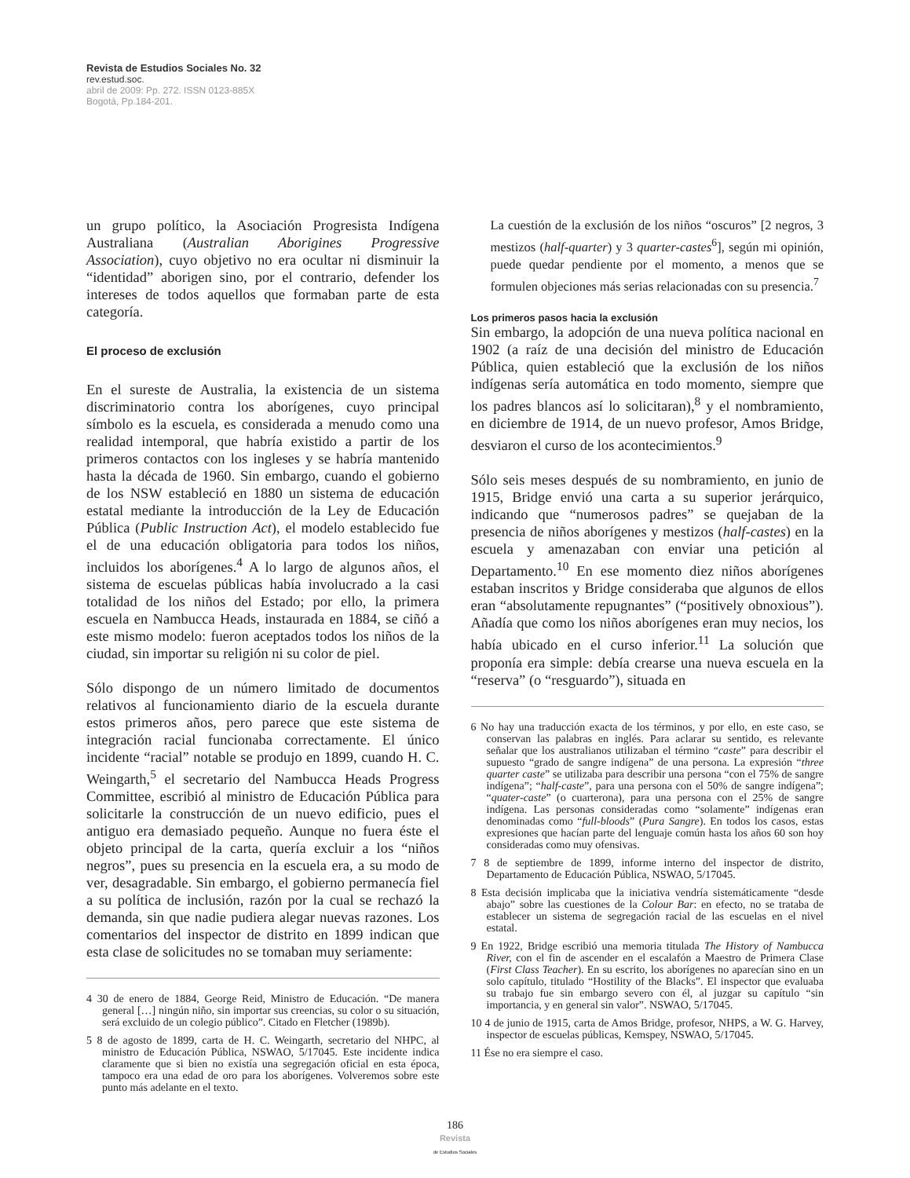Revista de Estudios Sociales No. 32
rev.estud.soc.
abril de 2009: Pp. 272. ISSN 0123-885X
Bogotá, Pp.184-201.
un grupo político, la Asociación Progresista Indígena Australiana (Australian Aborigines Progressive Association), cuyo objetivo no era ocultar ni disminuir la “identidad” aborigen sino, por el contrario, defender los intereses de todos aquellos que formaban parte de esta categoría.
El proceso de exclusión
En el sureste de Australia, la existencia de un sistema discriminatorio contra los aborígenes, cuyo principal símbolo es la escuela, es considerada a menudo como una realidad intemporal, que habría existido a partir de los primeros contactos con los ingleses y se habría mantenido hasta la década de 1960. Sin embargo, cuando el gobierno de los NSW estableció en 1880 un sistema de educación estatal mediante la introducción de la Ley de Educación Pública (Public Instruction Act), el modelo establecido fue el de una educación obligatoria para todos los niños, incluidos los aborígenes.<sup>4</sup> A lo largo de algunos años, el sistema de escuelas públicas había involucrado a la casi totalidad de los niños del Estado; por ello, la primera escuela en Nambucca Heads, instaurada en 1884, se ciñó a este mismo modelo: fueron aceptados todos los niños de la ciudad, sin importar su religión ni su color de piel.
Sólo dispongo de un número limitado de documentos relativos al funcionamiento diario de la escuela durante estos primeros años, pero parece que este sistema de integración racial funcionaba correctamente. El único incidente “racial” notable se produjo en 1899, cuando H. C. Weingarth,<sup>5</sup> el secretario del Nambucca Heads Progress Committee, escribió al ministro de Educación Pública para solicitarle la construcción de un nuevo edificio, pues el antiguo era demasiado pequeño. Aunque no fuera éste el objeto principal de la carta, quería excluir a los “niños negros”, pues su presencia en la escuela era, a su modo de ver, desagradable. Sin embargo, el gobierno permanecía fiel a su política de inclusión, razón por la cual se rechazó la demanda, sin que nadie pudiera alegar nuevas razones. Los comentarios del inspector de distrito en 1899 indican que esta clase de solicitudes no se tomaban muy seriamente:
4 30 de enero de 1884, George Reid, Ministro de Educación. “De manera general […] ningún niño, sin importar sus creencias, su color o su situación, será excluido de un colegio público”. Citado en Fletcher (1989b).
5 8 de agosto de 1899, carta de H. C. Weingarth, secretario del NHPC, al ministro de Educación Pública, NSWAO, 5/17045. Este incidente indica claramente que si bien no existía una segregación oficial en esta época, tampoco era una edad de oro para los aborígenes. Volveremos sobre este punto más adelante en el texto.
La cuestión de la exclusión de los niños “oscuros” [2 negros, 3 mestizos (half-quarter) y 3 quarter-castes<sup>6</sup>], según mi opinión, puede quedar pendiente por el momento, a menos que se formulen objeciones más serias relacionadas con su presencia.<sup>7</sup>
Los primeros pasos hacia la exclusión
Sin embargo, la adopción de una nueva política nacional en 1902 (a raíz de una decisión del ministro de Educación Pública, quien estableció que la exclusión de los niños indígenas sería automática en todo momento, siempre que los padres blancos así lo solicitaran),<sup>8</sup> y el nombramiento, en diciembre de 1914, de un nuevo profesor, Amos Bridge, desviaron el curso de los acontecimientos.<sup>9</sup>
Sólo seis meses después de su nombramiento, en junio de 1915, Bridge envió una carta a su superior jerárquico, indicando que “numerosos padres” se quejaban de la presencia de niños aborígenes y mestizos (half-castes) en la escuela y amenazaban con enviar una petición al Departamento.<sup>10</sup> En ese momento diez niños aborígenes estaban inscritos y Bridge consideraba que algunos de ellos eran “absolutamente repugnantes” (“positively obnoxious”). Añadía que como los niños aborígenes eran muy necios, los había ubicado en el curso inferior.<sup>11</sup> La solución que proponía era simple: debía crearse una nueva escuela en la “reserva” (o “resguardo”), situada en
6 No hay una traducción exacta de los términos, y por ello, en este caso, se conservan las palabras en inglés. Para aclarar su sentido, es relevante señalar que los australianos utilizaban el término “caste” para describir el supuesto “grado de sangre indígena” de una persona. La expresión “three quarter caste” se utilizaba para describir una persona “con el 75% de sangre indígena”; “half-caste”, para una persona con el 50% de sangre indígena”; “quater-caste” (o cuarterona), para una persona con el 25% de sangre indígena. Las personas consideradas como “solamente” indígenas eran denominadas como “full-bloods” (Pura Sangre). En todos los casos, estas expresiones que hacían parte del lenguaje común hasta los años 60 son hoy consideradas como muy ofensivas.
7 8 de septiembre de 1899, informe interno del inspector de distrito, Departamento de Educación Pública, NSWAO, 5/17045.
8 Esta decisión implicaba que la iniciativa vendría sistemáticamente “desde abajo” sobre las cuestiones de la Colour Bar: en efecto, no se trataba de establecer un sistema de segregación racial de las escuelas en el nivel estatal.
9 En 1922, Bridge escribió una memoria titulada The History of Nambucca River, con el fin de ascender en el escalafón a Maestro de Primera Clase (First Class Teacher). En su escrito, los aborígenes no aparecían sino en un solo capítulo, titulado “Hostility of the Blacks”. El inspector que evaluaba su trabajo fue sin embargo severo con él, al juzgar su capítulo “sin importancia, y en general sin valor”. NSWAO, 5/17045.
10 4 de junio de 1915, carta de Amos Bridge, profesor, NHPS, a W. G. Harvey, inspector de escuelas públicas, Kemspey, NSWAO, 5/17045.
11 Ése no era siempre el caso.
186
Revista
de Estudios Sociales